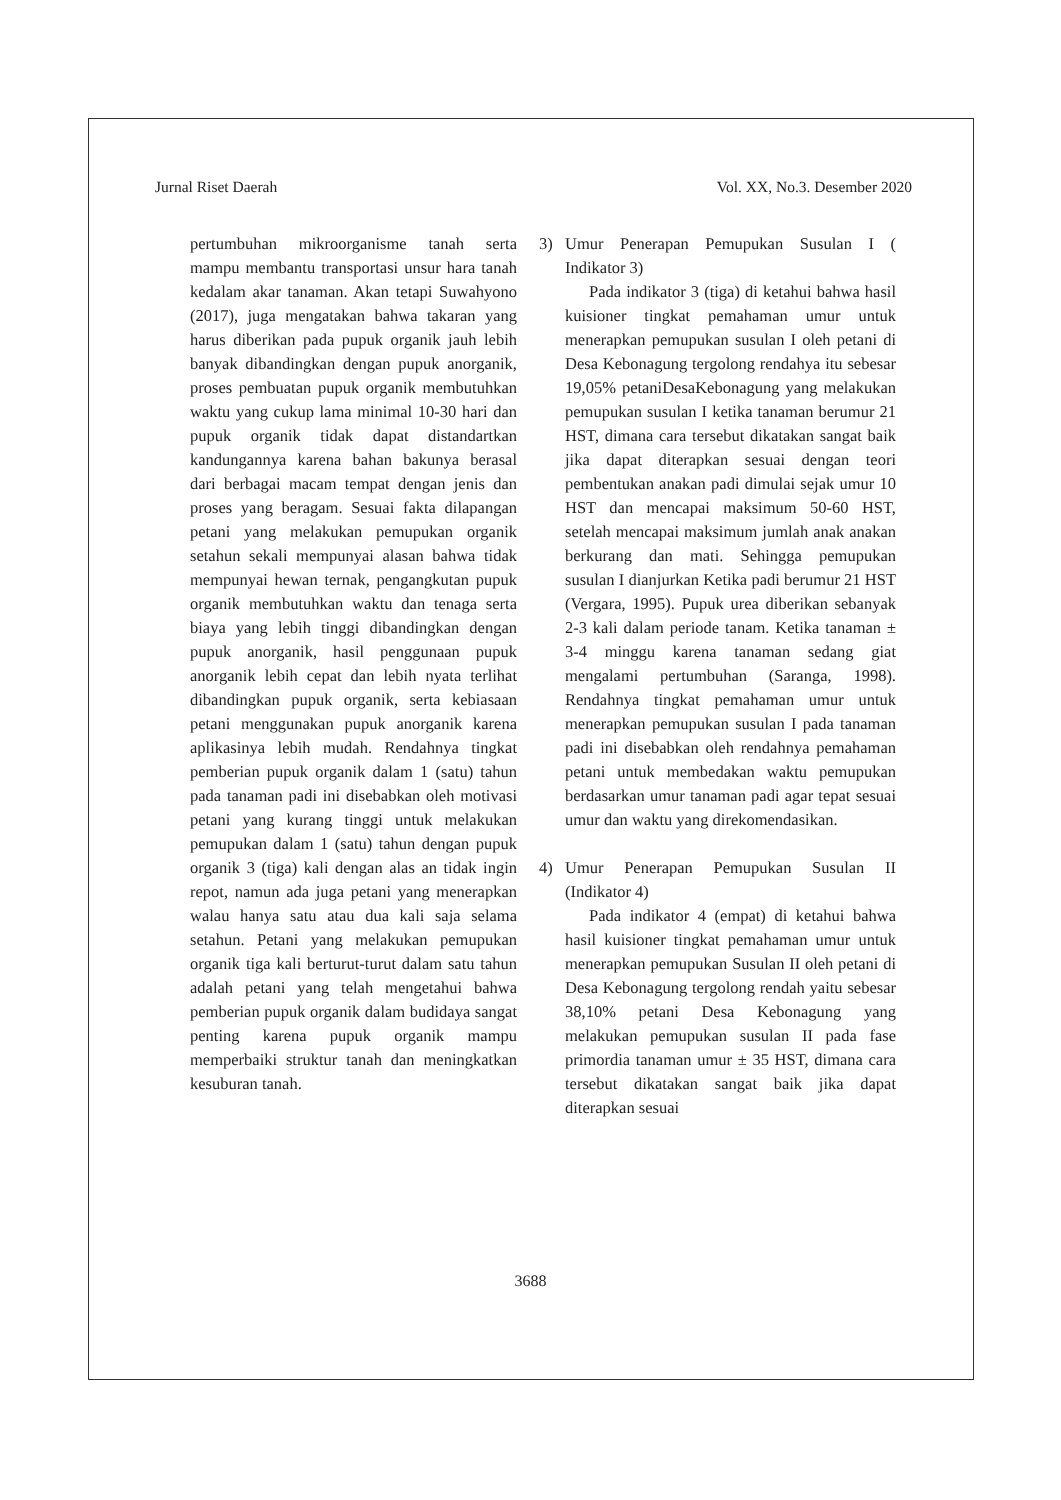Jurnal Riset Daerah Vol. XX, No.3. Desember 2020
pertumbuhan mikroorganisme tanah serta mampu membantu transportasi unsur hara tanah kedalam akar tanaman. Akan tetapi Suwahyono (2017), juga mengatakan bahwa takaran yang harus diberikan pada pupuk organik jauh lebih banyak dibandingkan dengan pupuk anorganik, proses pembuatan pupuk organik membutuhkan waktu yang cukup lama minimal 10-30 hari dan pupuk organik tidak dapat distandartkan kandungannya karena bahan bakunya berasal dari berbagai macam tempat dengan jenis dan proses yang beragam. Sesuai fakta dilapangan petani yang melakukan pemupukan organik setahun sekali mempunyai alasan bahwa tidak mempunyai hewan ternak, pengangkutan pupuk organik membutuhkan waktu dan tenaga serta biaya yang lebih tinggi dibandingkan dengan pupuk anorganik, hasil penggunaan pupuk anorganik lebih cepat dan lebih nyata terlihat dibandingkan pupuk organik, serta kebiasaan petani menggunakan pupuk anorganik karena aplikasinya lebih mudah. Rendahnya tingkat pemberian pupuk organik dalam 1 (satu) tahun pada tanaman padi ini disebabkan oleh motivasi petani yang kurang tinggi untuk melakukan pemupukan dalam 1 (satu) tahun dengan pupuk organik 3 (tiga) kali dengan alas an tidak ingin repot, namun ada juga petani yang menerapkan walau hanya satu atau dua kali saja selama setahun. Petani yang melakukan pemupukan organik tiga kali berturut-turut dalam satu tahun adalah petani yang telah mengetahui bahwa pemberian pupuk organik dalam budidaya sangat penting karena pupuk organik mampu memperbaiki struktur tanah dan meningkatkan kesuburan tanah.
3) Umur Penerapan Pemupukan Susulan I ( Indikator 3)
Pada indikator 3 (tiga) di ketahui bahwa hasil kuisioner tingkat pemahaman umur untuk menerapkan pemupukan susulan I oleh petani di Desa Kebonagung tergolong rendahya itu sebesar 19,05% petaniDesaKebonagung yang melakukan pemupukan susulan I ketika tanaman berumur 21 HST, dimana cara tersebut dikatakan sangat baik jika dapat diterapkan sesuai dengan teori pembentukan anakan padi dimulai sejak umur 10 HST dan mencapai maksimum 50-60 HST, setelah mencapai maksimum jumlah anak anakan berkurang dan mati. Sehingga pemupukan susulan I dianjurkan Ketika padi berumur 21 HST (Vergara, 1995). Pupuk urea diberikan sebanyak 2-3 kali dalam periode tanam. Ketika tanaman ± 3-4 minggu karena tanaman sedang giat mengalami pertumbuhan (Saranga, 1998). Rendahnya tingkat pemahaman umur untuk menerapkan pemupukan susulan I pada tanaman padi ini disebabkan oleh rendahnya pemahaman petani untuk membedakan waktu pemupukan berdasarkan umur tanaman padi agar tepat sesuai umur dan waktu yang direkomendasikan.
4) Umur Penerapan Pemupukan Susulan II (Indikator 4)
Pada indikator 4 (empat) di ketahui bahwa hasil kuisioner tingkat pemahaman umur untuk menerapkan pemupukan Susulan II oleh petani di Desa Kebonagung tergolong rendah yaitu sebesar 38,10% petani Desa Kebonagung yang melakukan pemupukan susulan II pada fase primordia tanaman umur ± 35 HST, dimana cara tersebut dikatakan sangat baik jika dapat diterapkan sesuai
3688